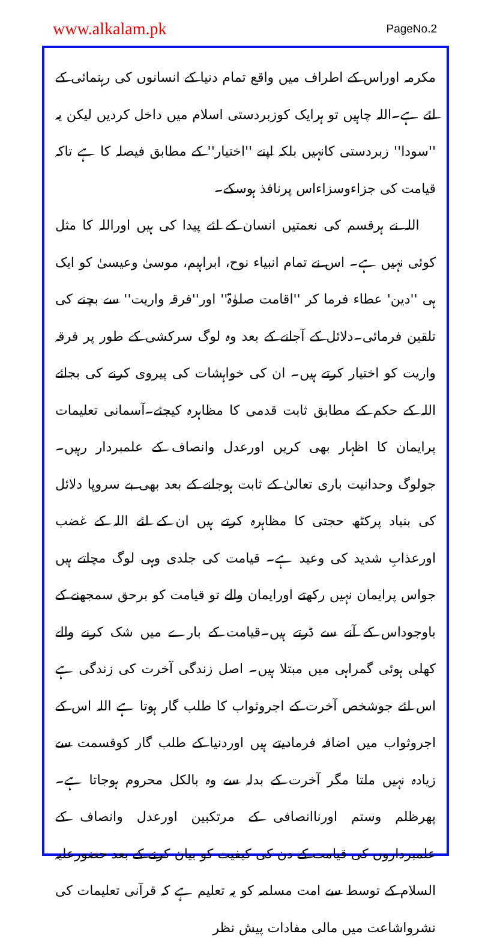www.alkalam.pk PageNo.2
مکرمہ اوراس کے اطراف میں واقع تمام دنیا کے انسانوں کی رہنمائی کے لئے ہے۔اللہ چاہیں تو ہرایک کوزبردستی اسلام میں داخل کردیں لیکن یہ ''سودا'' زبردستی کانہیں بلکہ اپنے ''اختیار'' کے مطابق فیصلہ کا ہے تاکہ قیامت کی جزاءوسزاءاس پرنافذ ہوسکے۔
اللہ نے ہرقسم کی نعمتیں انسان کے لئے پیدا کی ہیں اوراللہ کا مثل کوئی نہیں ہے۔ اس نے تمام انبیاء نوح، ابراہیم، موسیٰ وعیسیٰ کو ایک ہی ''دین' عطاء فرما کر ''اقامت صلوٰۃ'' اور''فرقہ واریت'' سے بچنے کی تلقین فرمائی۔دلائل کے آجانے کے بعد وہ لوگ سرکشی کے طور پر فرقہ واریت کو اختیار کرتے ہیں۔ ان کی خواہشات کی پیروی کرنے کی بجائے اللہ کے حکم کے مطابق ثابت قدمی کا مظاہرہ کیجئے۔آسمانی تعلیمات پرایمان کا اظہار بھی کریں اورعدل وانصاف کے علمبردار رہیں۔ جولوگ وحدانیت باری تعالیٰ کے ثابت ہوجانے کے بعد بھی بے سروپا دلائل کی بنیاد پرکٹھ حجتی کا مظاہرہ کرتے ہیں ان کے لئے اللہ کے غضب اورعذابِ شدید کی وعید ہے۔ قیامت کی جلدی وہی لوگ مچاتے ہیں جواس پرایمان نہیں رکھتے اورایمان والے تو قیامت کو برحق سمجھنے کے باوجوداس کے آنے سے ڈرتے ہیں۔قیامت کے بارے میں شک کرنے والے کھلی ہوئی گمراہی میں مبتلا ہیں۔ اصل زندگی آخرت کی زندگی ہے اس لئے جوشخص آخرت کے اجروثواب کا طلب گار ہوتا ہے اللہ اس کے اجروثواب میں اضافہ فرمادیتے ہیں اوردنیا کے طلب گار کوقسمت سے زیادہ نہیں ملتا مگر آخرت کے بدلہ سے وہ بالکل محروم ہوجاتا ہے۔ پھرظلم وستم اورناانصافی کے مرتکبین اورعدل وانصاف کے علمبرداروں کی قیامت کے دن کی کیفیت کو بیان کرنے کے بعد حضورعلیہ السلام کے توسط سے امت مسلمہ کو یہ تعلیم ہے کہ قرآنی تعلیمات کی نشرواشاعت میں مالی مفادات پیش نظر